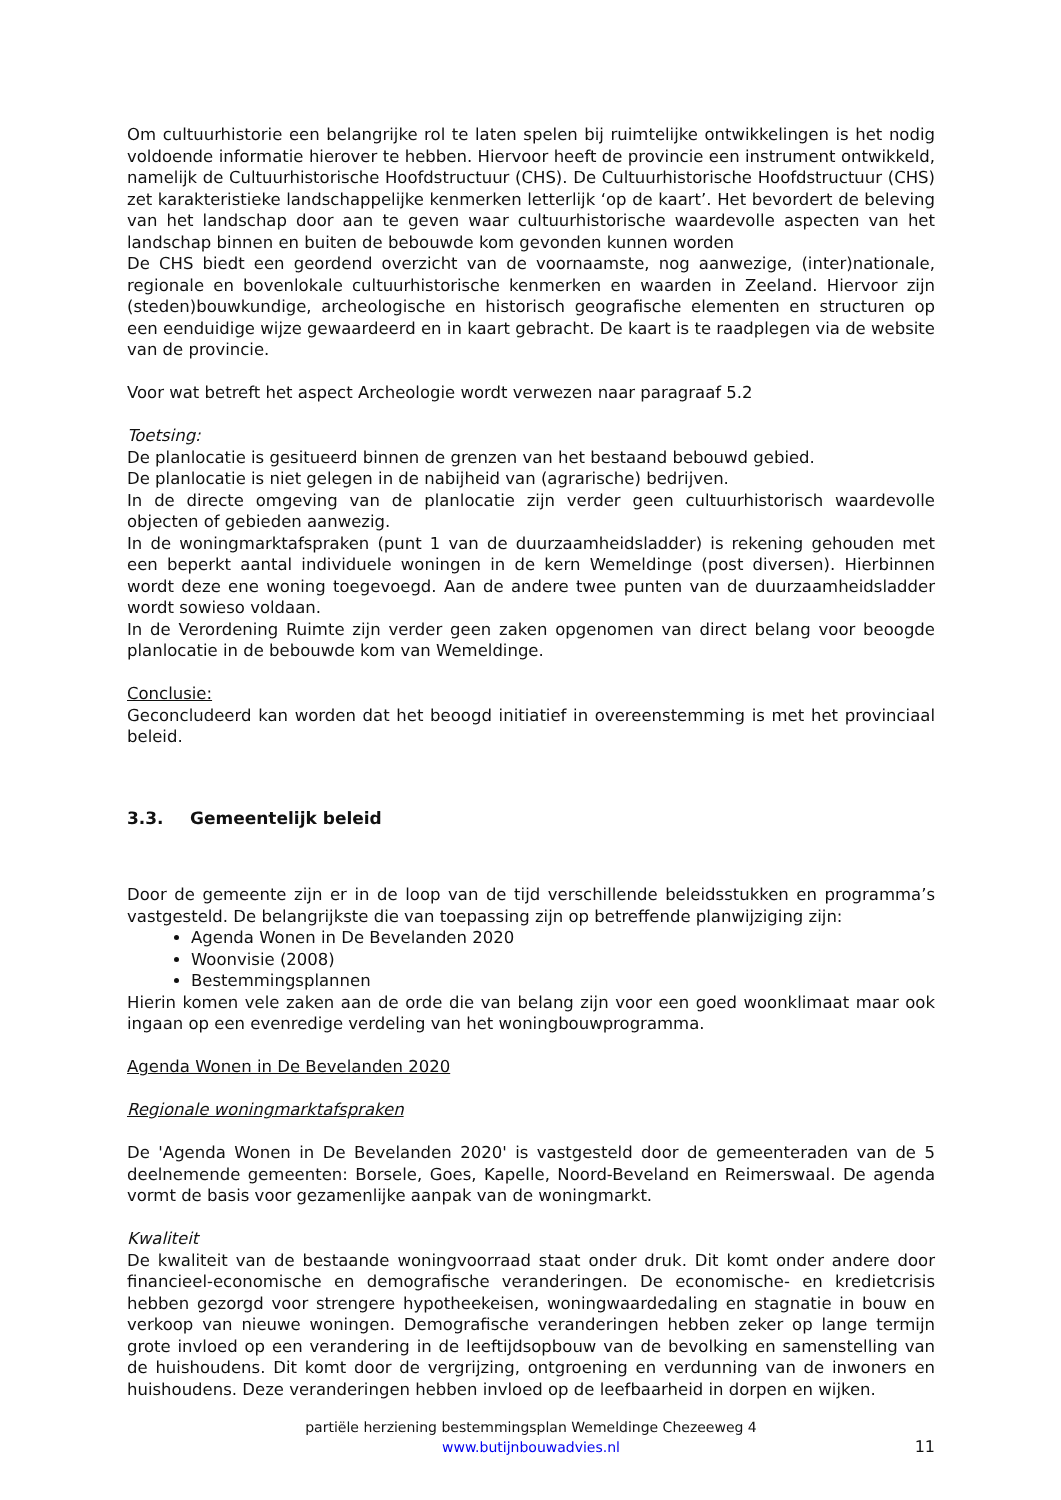Om cultuurhistorie een belangrijke rol te laten spelen bij ruimtelijke ontwikkelingen is het nodig voldoende informatie hierover te hebben. Hiervoor heeft de provincie een instrument ontwikkeld, namelijk de Cultuurhistorische Hoofdstructuur (CHS). De Cultuurhistorische Hoofdstructuur (CHS) zet karakteristieke landschappelijke kenmerken letterlijk ‘op de kaart’. Het bevordert de beleving van het landschap door aan te geven waar cultuurhistorische waardevolle aspecten van het landschap binnen en buiten de bebouwde kom gevonden kunnen worden
De CHS biedt een geordend overzicht van de voornaamste, nog aanwezige, (inter)nationale, regionale en bovenlokale cultuurhistorische kenmerken en waarden in Zeeland. Hiervoor zijn (steden)bouwkundige, archeologische en historisch geografische elementen en structuren op een eenduidige wijze gewaardeerd en in kaart gebracht. De kaart is te raadplegen via de website van de provincie.
Voor wat betreft het aspect Archeologie wordt verwezen naar paragraaf 5.2
Toetsing:
De planlocatie is gesitueerd binnen de grenzen van het bestaand bebouwd gebied.
De planlocatie is niet gelegen in de nabijheid van (agrarische) bedrijven.
In de directe omgeving van de planlocatie zijn verder geen cultuurhistorisch waardevolle objecten of gebieden aanwezig.
In de woningmarktafspraken (punt 1 van de duurzaamheidsladder) is rekening gehouden met een beperkt aantal individuele woningen in de kern Wemeldinge (post diversen). Hierbinnen wordt deze ene woning toegevoegd. Aan de andere twee punten van de duurzaamheidsladder wordt sowieso voldaan.
In de Verordening Ruimte zijn verder geen zaken opgenomen van direct belang voor beoogde planlocatie in de bebouwde kom van Wemeldinge.
Conclusie:
Geconcludeerd kan worden dat het beoogd initiatief in overeenstemming is met het provinciaal beleid.
3.3. Gemeentelijk beleid
Door de gemeente zijn er in de loop van de tijd verschillende beleidsstukken en programma’s vastgesteld. De belangrijkste die van toepassing zijn op betreffende planwijziging zijn:
Agenda Wonen in De Bevelanden 2020
Woonvisie (2008)
Bestemmingsplannen
Hierin komen vele zaken aan de orde die van belang zijn voor een goed woonklimaat maar ook ingaan op een evenredige verdeling van het woningbouwprogramma.
Agenda Wonen in De Bevelanden 2020
Regionale woningmarktafspraken
De 'Agenda Wonen in De Bevelanden 2020' is vastgesteld door de gemeenteraden van de 5 deelnemende gemeenten: Borsele, Goes, Kapelle, Noord-Beveland en Reimerswaal. De agenda vormt de basis voor gezamenlijke aanpak van de woningmarkt.
Kwaliteit
De kwaliteit van de bestaande woningvoorraad staat onder druk. Dit komt onder andere door financieel-economische en demografische veranderingen. De economische- en kredietcrisis hebben gezorgd voor strengere hypotheekeisen, woningwaardedaling en stagnatie in bouw en verkoop van nieuwe woningen. Demografische veranderingen hebben zeker op lange termijn grote invloed op een verandering in de leeftijdsopbouw van de bevolking en samenstelling van de huishoudens. Dit komt door de vergrijzing, ontgroening en verdunning van de inwoners en huishoudens. Deze veranderingen hebben invloed op de leefbaarheid in dorpen en wijken.
partiële herziening bestemmingsplan Wemeldinge Chezeeweg 4
www.butijnbouwadvies.nl
11